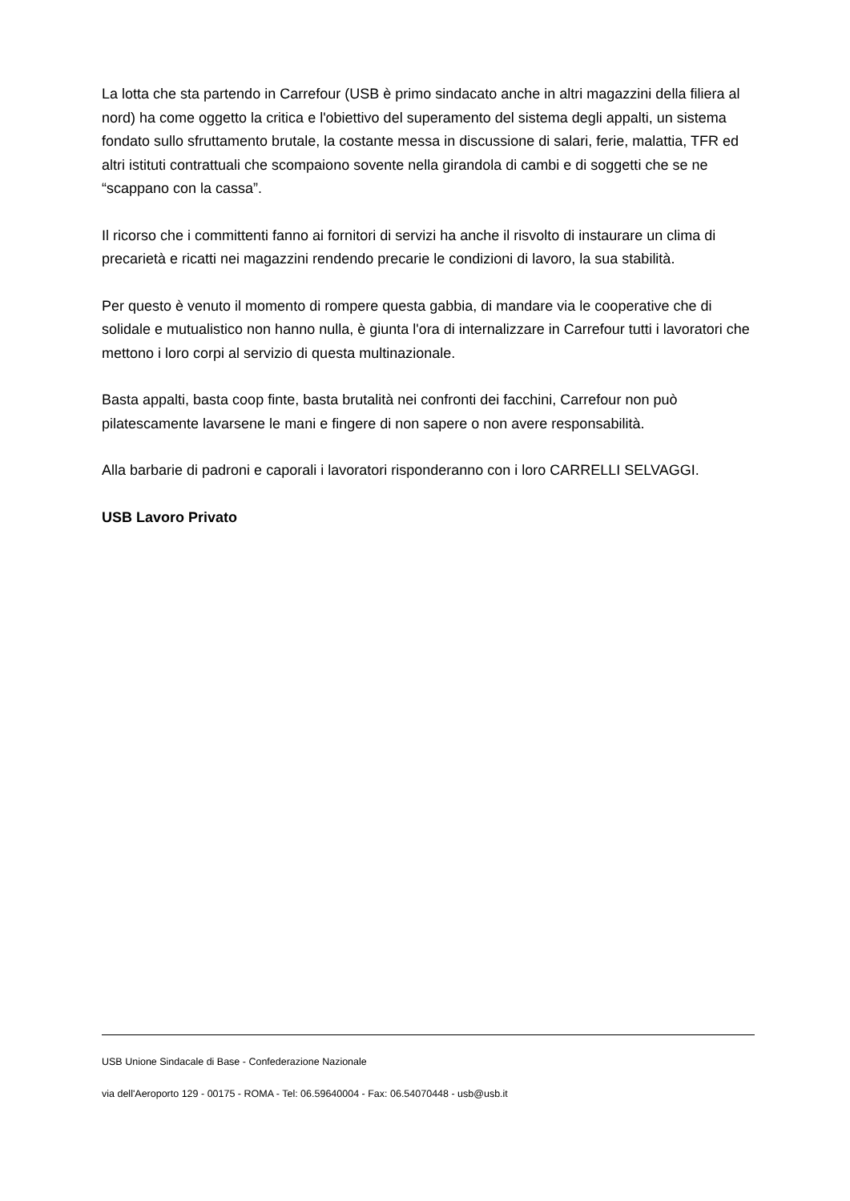La lotta che sta partendo in Carrefour (USB è primo sindacato anche in altri magazzini della filiera al nord) ha come oggetto la critica e l'obiettivo del superamento del sistema degli appalti, un sistema fondato sullo sfruttamento brutale, la costante messa in discussione di salari, ferie, malattia, TFR ed altri istituti contrattuali che scompaiono sovente nella girandola di cambi e di soggetti che se ne “scappano con la cassa”.
Il ricorso che i committenti fanno ai fornitori di servizi ha anche il risvolto di instaurare un clima di precarietà e ricatti nei magazzini rendendo precarie le condizioni di lavoro, la sua stabilità.
Per questo è venuto il momento di rompere questa gabbia, di mandare via le cooperative che di solidale e mutualistico non hanno nulla, è giunta l'ora di internalizzare in Carrefour tutti i lavoratori che mettono i loro corpi al servizio di questa multinazionale.
Basta appalti, basta coop finte, basta brutalità nei confronti dei facchini, Carrefour non può pilatescamente lavarsene le mani e fingere di non sapere o non avere responsabilità.
Alla barbarie di padroni e caporali i lavoratori risponderanno con i loro CARRELLI SELVAGGI.
USB Lavoro Privato
USB Unione Sindacale di Base - Confederazione Nazionale
via dell'Aeroporto 129 - 00175 - ROMA - Tel: 06.59640004 - Fax: 06.54070448 - usb@usb.it